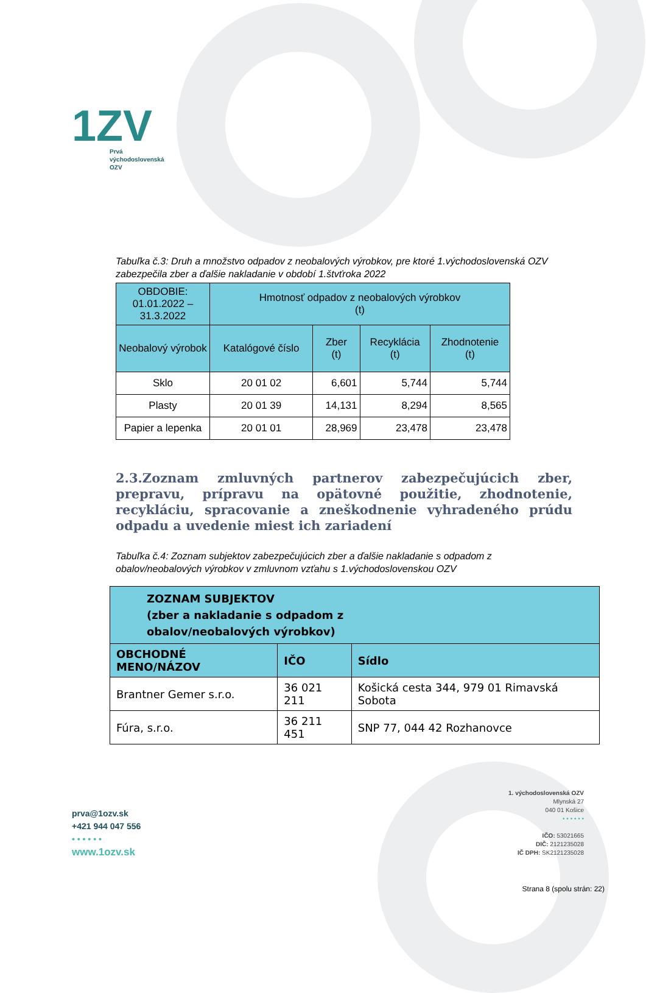1ZV
Prvá
východoslovenská
OZV
Tabuľka č.3: Druh a množstvo odpadov z neobalových výrobkov, pre ktoré 1.východoslovenská OZV zabezpečila zber a ďalšie nakladanie v období 1.štvťroka 2022
| OBDOBIE: 01.01.2022 – 31.3.2022 | Hmotnosť odpadov z neobalových výrobkov (t) | | | |
| --- | --- | --- | --- | --- |
| Neobalový výrobok | Katalógové číslo | Zber (t) | Recyklácia (t) | Zhodnotenie (t) |
| Sklo | 20 01 02 | 6,601 | 5,744 | 5,744 |
| Plasty | 20 01 39 | 14,131 | 8,294 | 8,565 |
| Papier a lepenka | 20 01 01 | 28,969 | 23,478 | 23,478 |
2.3.Zoznam zmluvných partnerov zabezpečujúcich zber, prepravu, prípravu na opätovné použitie, zhodnotenie, recykláciu, spracovanie a zneškodnenie vyhradeného prúdu odpadu a uvedenie miest ich zariadení
Tabuľka č.4: Zoznam subjektov zabezpečujúcich zber a ďalšie nakladanie s odpadom z obalov/neobalových výrobkov v zmluvnom vzťahu s 1.východoslovenskou OZV
| ZOZNAM SUBJEKTOV (zber a nakladanie s odpadom z obalov/neobalových výrobkov) | | |
| --- | --- | --- |
| OBCHODNÉ MENO/NÁZOV | IČO | Sídlo |
| Brantner Gemer s.r.o. | 36 021 211 | Košická cesta 344, 979 01 Rimavská Sobota |
| Fúra, s.r.o. | 36 211 451 | SNP 77, 044 42 Rozhanovce |
prva@1ozv.sk
+421 944 047 556
• • • • • •
www.1ozv.sk
1. východoslovenská OZV
Mlynská 27
040 01 Košice
• • • • • •
IČO: 53021665
DIČ: 2121235028
IČ DPH: SK2121235028
Strana 8 (spolu strán: 22)